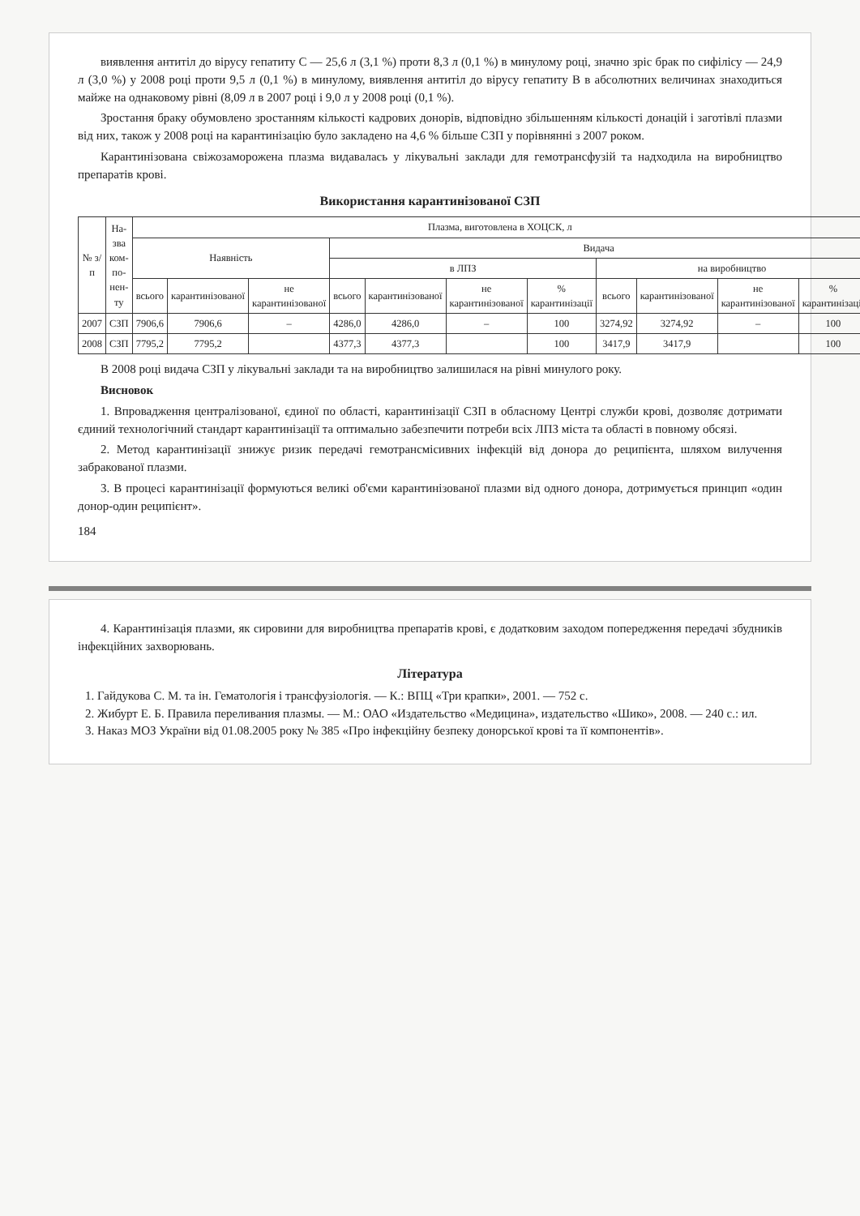виявлення антитіл до вірусу гепатиту С — 25,6 л (3,1 %) проти 8,3 л (0,1 %) в минулому році, значно зріс брак по сифілісу — 24,9 л (3,0 %) у 2008 році проти 9,5 л (0,1 %) в минулому, виявлення антитіл до вірусу гепатиту В в абсолютних величинах знаходиться майже на однаковому рівні (8,09 л в 2007 році і 9,0 л у 2008 році (0,1 %).
Зростання браку обумовлено зростанням кількості кадрових донорів, відповідно збільшенням кількості донацій і заготівлі плазми від них, також у 2008 році на карантинізацію було закладено на 4,6 % більше СЗП у порівнянні з 2007 роком.
Карантинізована свіжозаморожена плазма видавалась у лікувальні заклади для гемотрансфузій та надходила на виробництво препаратів крові.
Використання карантинізованої СЗП
| № з/п | На-зва ком-по-нен-ту | Плазма, виготовлена в ХОЦСК, л | | | | | | | | | | |
| --- | --- | --- | --- | --- | --- | --- | --- | --- | --- | --- | --- | --- |
| | | Наявність | | | Видача | | | | | | | |
| | | | | | в ЛПЗ | | | | на виробництво | | | |
| | | всього | карантинізованої | не карантинізованої | всього | карантинізованої | не карантинізованої | % карантинізації | всього | карантинізованої | не карантинізованої | % карантинізації |
| 2007 | СЗП | 7906,6 | 7906,6 | – | 4286,0 | 4286,0 | – | 100 | 3274,92 | 3274,92 | – | 100 |
| 2008 | СЗП | 7795,2 | 7795,2 | | 4377,3 | 4377,3 | | 100 | 3417,9 | 3417,9 | | 100 |
В 2008 році видача СЗП у лікувальні заклади та на виробництво залишилася на рівні минулого року.
Висновок
1. Впровадження централізованої, єдиної по області, карантинізації СЗП в обласному Центрі служби крові, дозволяє дотримати єдиний технологічний стандарт карантинізації та оптимально забезпечити потреби всіх ЛПЗ міста та області в повному обсязі.
2. Метод карантинізації знижує ризик передачі гемотрансмісивних інфекцій від донора до реципієнта, шляхом вилучення забракованої плазми.
3. В процесі карантинізації формуються великі об'єми карантинізованої плазми від одного донора, дотримується принцип «один донор-один реципієнт».
184
4. Карантинізація плазми, як сировини для виробництва препаратів крові, є додатковим заходом попередження передачі збудників інфекційних захворювань.
Література
1. Гайдукова С. М. та ін. Гематологія і трансфузіологія. — К.: ВПЦ «Три крапки», 2001. — 752 с.
2. Жибурт Е. Б. Правила переливания плазмы. — М.: ОАО «Издательство «Медицина», издательство «Шико», 2008. — 240 с.: ил.
3. Наказ МОЗ України від 01.08.2005 року № 385 «Про інфекційну безпеку донорської крові та її компонентів».